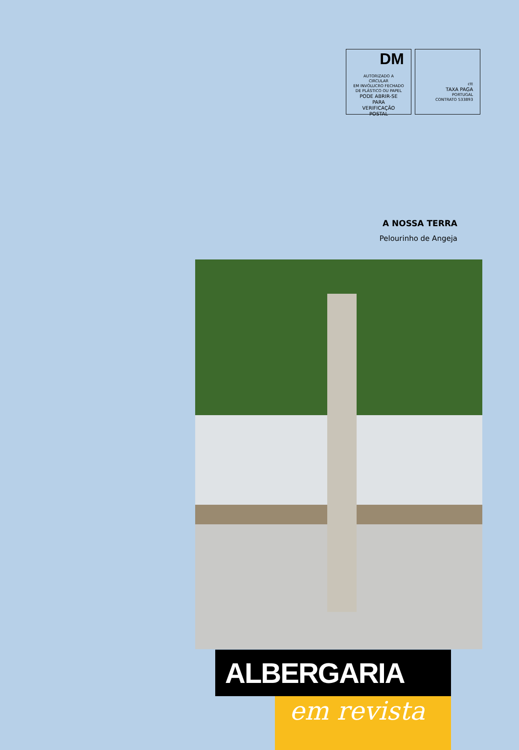DM
AUTORIZADO A CIRCULAR
EM INVÓLUCRO FECHADO
DE PLÁSTICO OU PAPEL
PODE ABRIR-SE PARA
VERIFICAÇÃO POSTAL
ctt
TAXA PAGA
PORTUGAL
CONTRATO 533893
A NOSSA TERRA
Pelourinho de Angeja
ALBERGARIA
em revista